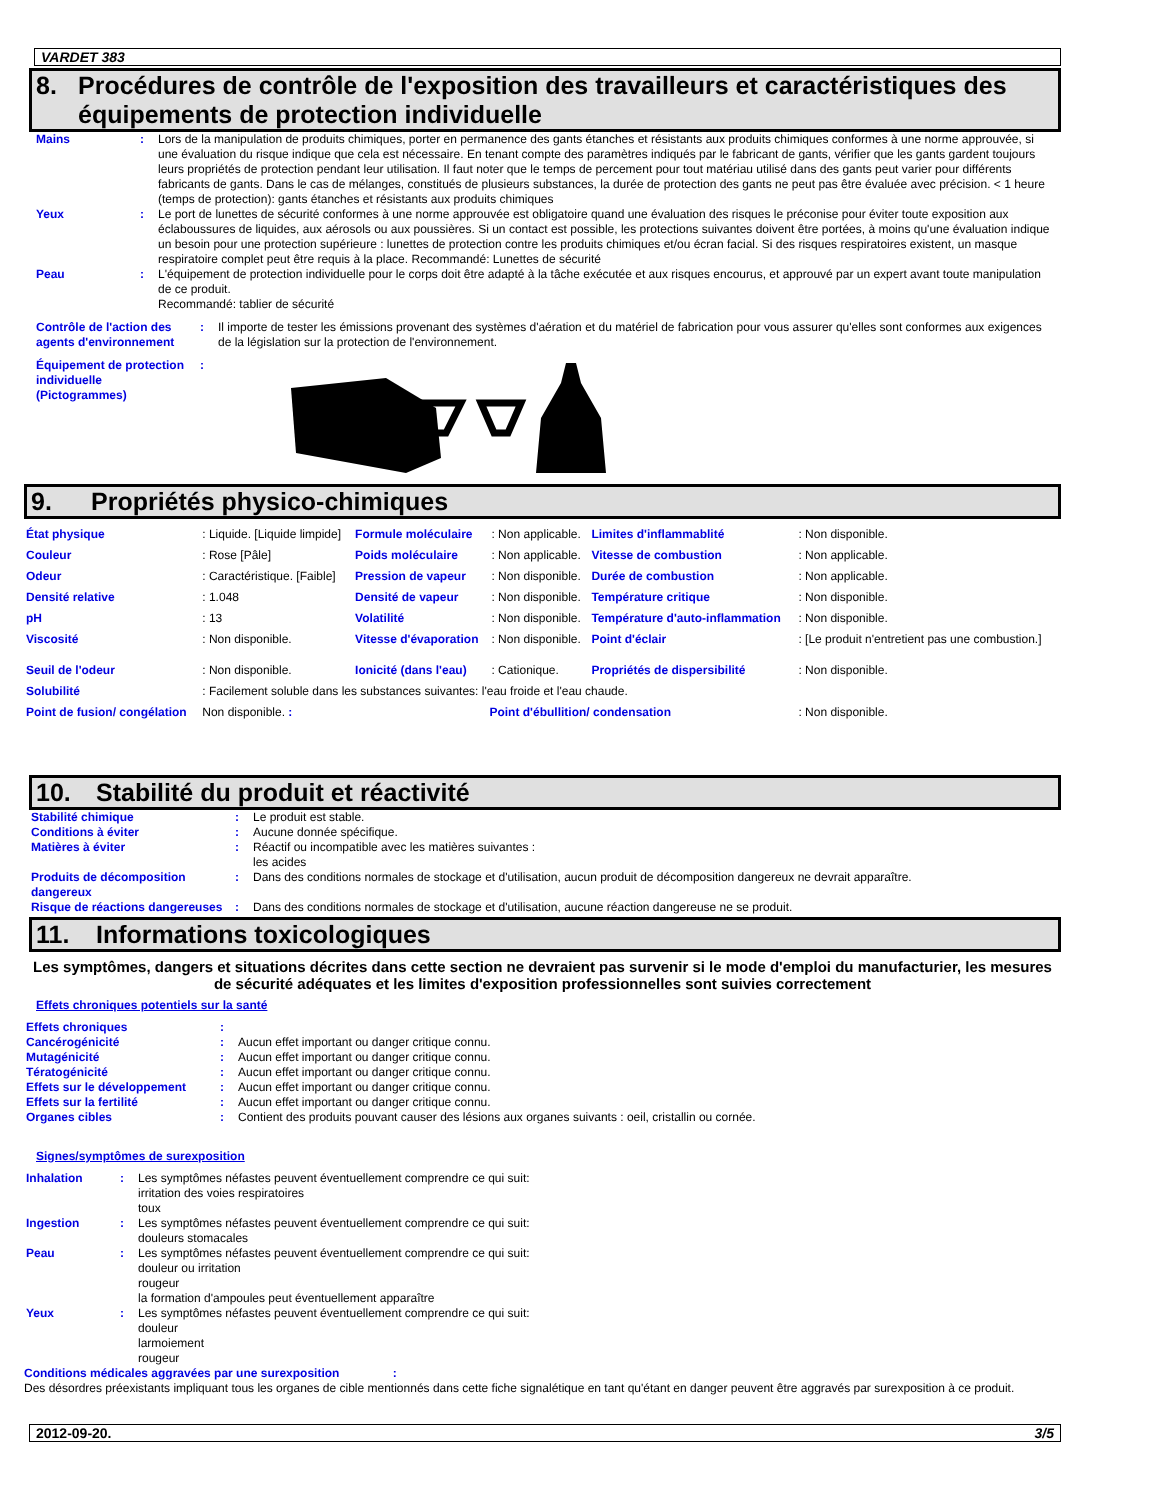VARDET 383
8. Procédures de contrôle de l'exposition des travailleurs et caractéristiques des équipements de protection individuelle
| Mains | : | Lors de la manipulation de produits chimiques, porter en permanence des gants étanches et résistants aux produits chimiques conformes à une norme approuvée, si une évaluation du risque indique que cela est nécessaire. En tenant compte des paramètres indiqués par le fabricant de gants, vérifier que les gants gardent toujours leurs propriétés de protection pendant leur utilisation. Il faut noter que le temps de percement pour tout matériau utilisé dans des gants peut varier pour différents fabricants de gants. Dans le cas de mélanges, constitués de plusieurs substances, la durée de protection des gants ne peut pas être évaluée avec précision. < 1 heure (temps de protection): gants étanches et résistants aux produits chimiques |
| Yeux | : | Le port de lunettes de sécurité conformes à une norme approuvée est obligatoire quand une évaluation des risques le préconise pour éviter toute exposition aux éclaboussures de liquides, aux aérosols ou aux poussières. Si un contact est possible, les protections suivantes doivent être portées, à moins qu'une évaluation indique un besoin pour une protection supérieure : lunettes de protection contre les produits chimiques et/ou écran facial. Si des risques respiratoires existent, un masque respiratoire complet peut être requis à la place. Recommandé: Lunettes de sécurité |
| Peau | : | L'équipement de protection individuelle pour le corps doit être adapté à la tâche exécutée et aux risques encourus, et approuvé par un expert avant toute manipulation de ce produit. Recommandé: tablier de sécurité |
| Contrôle de l'action des agents d'environnement | : | Il importe de tester les émissions provenant des systèmes d'aération et du matériel de fabrication pour vous assurer qu'elles sont conformes aux exigences de la législation sur la protection de l'environnement. |
| Équipement de protection individuelle (Pictogrammes) | : | |
9. Propriétés physico-chimiques
| État physique | : Liquide. [Liquide limpide] | Formule moléculaire | : Non applicable. | Limites d'inflammablité | : Non disponible. |
| Couleur | : Rose [Pâle] | Poids moléculaire | : Non applicable. | Vitesse de combustion | : Non applicable. |
| Odeur | : Caractéristique. [Faible] | Pression de vapeur | : Non disponible. | Durée de combustion | : Non applicable. |
| Densité relative | : 1.048 | Densité de vapeur | : Non disponible. | Température critique | : Non disponible. |
| pH | : 13 | Volatilité | : Non disponible. | Température d'auto-inflammation | : Non disponible. |
| Viscosité | : Non disponible. | Vitesse d'évaporation | : Non disponible. | Point d'éclair | : [Le produit n'entretient pas une combustion.] |
| Seuil de l'odeur | : Non disponible. | Ionicité (dans l'eau) | : Cationique. | Propriétés de dispersibilité | : Non disponible. |
| Solubilité | : Facilement soluble dans les substances suivantes: l'eau froide et l'eau chaude. | | | | |
| Point de fusion/ congélation | Non disponible. : | | Point d'ébullition/ condensation | | : Non disponible. |
10. Stabilité du produit et réactivité
| Stabilité chimique | : | Le produit est stable. |
| Conditions à éviter | : | Aucune donnée spécifique. |
| Matières à éviter | : | Réactif ou incompatible avec les matières suivantes : les acides |
| Produits de décomposition dangereux | : | Dans des conditions normales de stockage et d'utilisation, aucun produit de décomposition dangereux ne devrait apparaître. |
| Risque de réactions dangereuses | : | Dans des conditions normales de stockage et d'utilisation, aucune réaction dangereuse ne se produit. |
11. Informations toxicologiques
Les symptômes, dangers et situations décrites dans cette section ne devraient pas survenir si le mode d'emploi du manufacturier, les mesures de sécurité adéquates et les limites d'exposition professionnelles sont suivies correctement
Effets chroniques potentiels sur la santé
| Effets chroniques | : | |
| Cancérogénicité | : | Aucun effet important ou danger critique connu. |
| Mutagénicité | : | Aucun effet important ou danger critique connu. |
| Tératogénicité | : | Aucun effet important ou danger critique connu. |
| Effets sur le développement | : | Aucun effet important ou danger critique connu. |
| Effets sur la fertilité | : | Aucun effet important ou danger critique connu. |
| Organes cibles | : | Contient des produits pouvant causer des lésions aux organes suivants : oeil, cristallin ou cornée. |
Signes/symptômes de surexposition
| Inhalation | : | Les symptômes néfastes peuvent éventuellement comprendre ce qui suit: irritation des voies respiratoires toux |
| Ingestion | : | Les symptômes néfastes peuvent éventuellement comprendre ce qui suit: douleurs stomacales |
| Peau | : | Les symptômes néfastes peuvent éventuellement comprendre ce qui suit: douleur ou irritation rougeur la formation d'ampoules peut éventuellement apparaître |
| Yeux | : | Les symptômes néfastes peuvent éventuellement comprendre ce qui suit: douleur larmoiement rougeur |
Conditions médicales aggravées par une surexposition :
Des désordres préexistants impliquant tous les organes de cible mentionnés dans cette fiche signalétique en tant qu'étant en danger peuvent être aggravés par surexposition à ce produit.
2012-09-20. 3/5